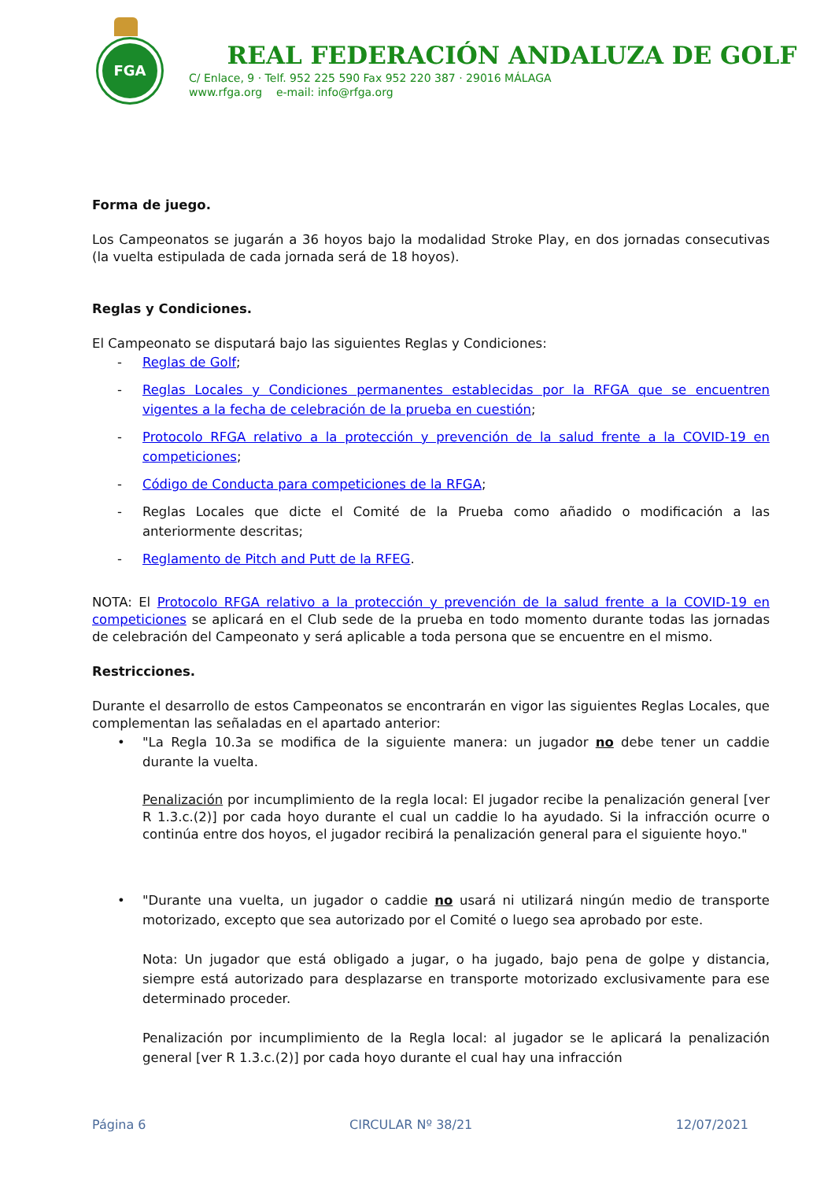FGA
REAL FEDERACIÓN ANDALUZA DE GOLF
C/ Enlace, 9 · Telf. 952 225 590 Fax 952 220 387 · 29016 MÁLAGA
www.rfga.org e-mail: info@rfga.org
Forma de juego.
Los Campeonatos se jugarán a 36 hoyos bajo la modalidad Stroke Play, en dos jornadas consecutivas (la vuelta estipulada de cada jornada será de 18 hoyos).
Reglas y Condiciones.
El Campeonato se disputará bajo las siguientes Reglas y Condiciones:
- Reglas de Golf;
- Reglas Locales y Condiciones permanentes establecidas por la RFGA que se encuentren vigentes a la fecha de celebración de la prueba en cuestión;
- Protocolo RFGA relativo a la protección y prevención de la salud frente a la COVID-19 en competiciones;
- Código de Conducta para competiciones de la RFGA;
- Reglas Locales que dicte el Comité de la Prueba como añadido o modificación a las anteriormente descritas;
- Reglamento de Pitch and Putt de la RFEG.
NOTA: El Protocolo RFGA relativo a la protección y prevención de la salud frente a la COVID-19 en competiciones se aplicará en el Club sede de la prueba en todo momento durante todas las jornadas de celebración del Campeonato y será aplicable a toda persona que se encuentre en el mismo.
Restricciones.
Durante el desarrollo de estos Campeonatos se encontrarán en vigor las siguientes Reglas Locales, que complementan las señaladas en el apartado anterior:
• "La Regla 10.3a se modifica de la siguiente manera: un jugador no debe tener un caddie durante la vuelta.
Penalización por incumplimiento de la regla local: El jugador recibe la penalización general [ver R 1.3.c.(2)] por cada hoyo durante el cual un caddie lo ha ayudado. Si la infracción ocurre o continúa entre dos hoyos, el jugador recibirá la penalización general para el siguiente hoyo."
• "Durante una vuelta, un jugador o caddie no usará ni utilizará ningún medio de transporte motorizado, excepto que sea autorizado por el Comité o luego sea aprobado por este.
Nota: Un jugador que está obligado a jugar, o ha jugado, bajo pena de golpe y distancia, siempre está autorizado para desplazarse en transporte motorizado exclusivamente para ese determinado proceder.
Penalización por incumplimiento de la Regla local: al jugador se le aplicará la penalización general [ver R 1.3.c.(2)] por cada hoyo durante el cual hay una infracción
Página 6 CIRCULAR Nº 38/21 12/07/2021